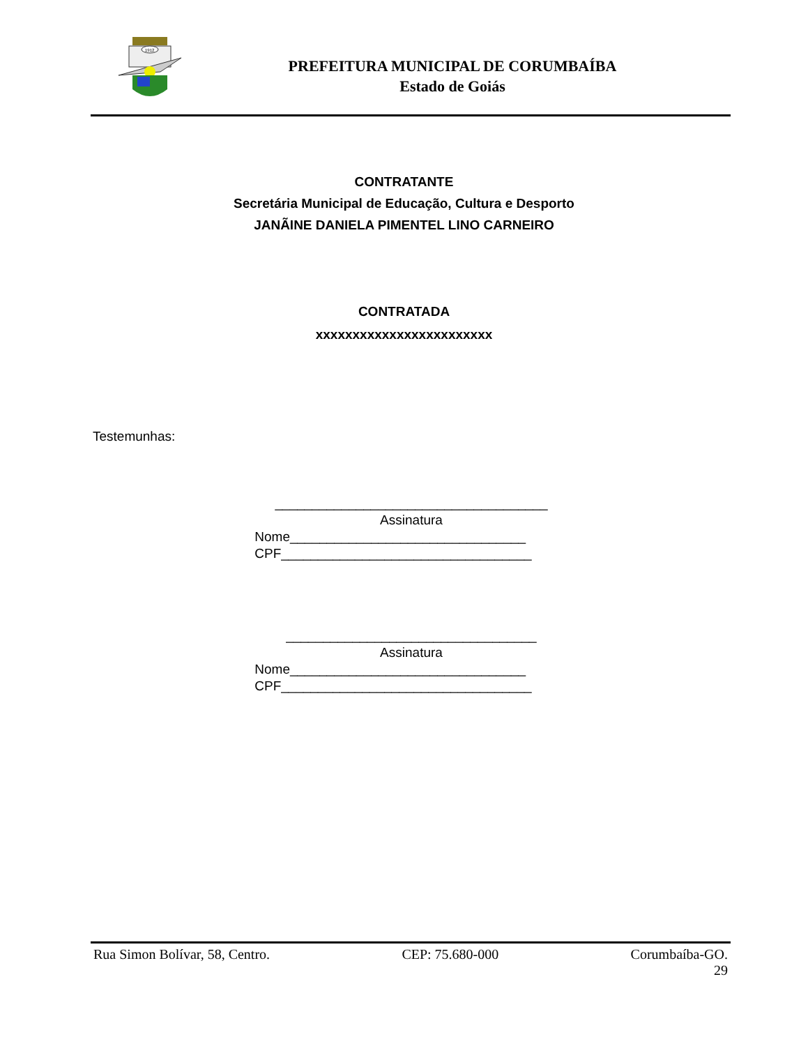1912
PREFEITURA MUNICIPAL DE CORUMBAÍBA
Estado de Goiás
CONTRATANTE
Secretária Municipal de Educação, Cultura e Desporto
JANÃINE DANIELA PIMENTEL LINO CARNEIRO
CONTRATADA
xxxxxxxxxxxxxxxxxxxxxxxx
Testemunhas:
_____________________________________
Assinatura
Nome________________________________
CPF__________________________________
__________________________________
Assinatura
Nome________________________________
CPF__________________________________
Rua Simon Bolívar, 58, Centro. CEP: 75.680-000 Corumbaíba-GO.
29